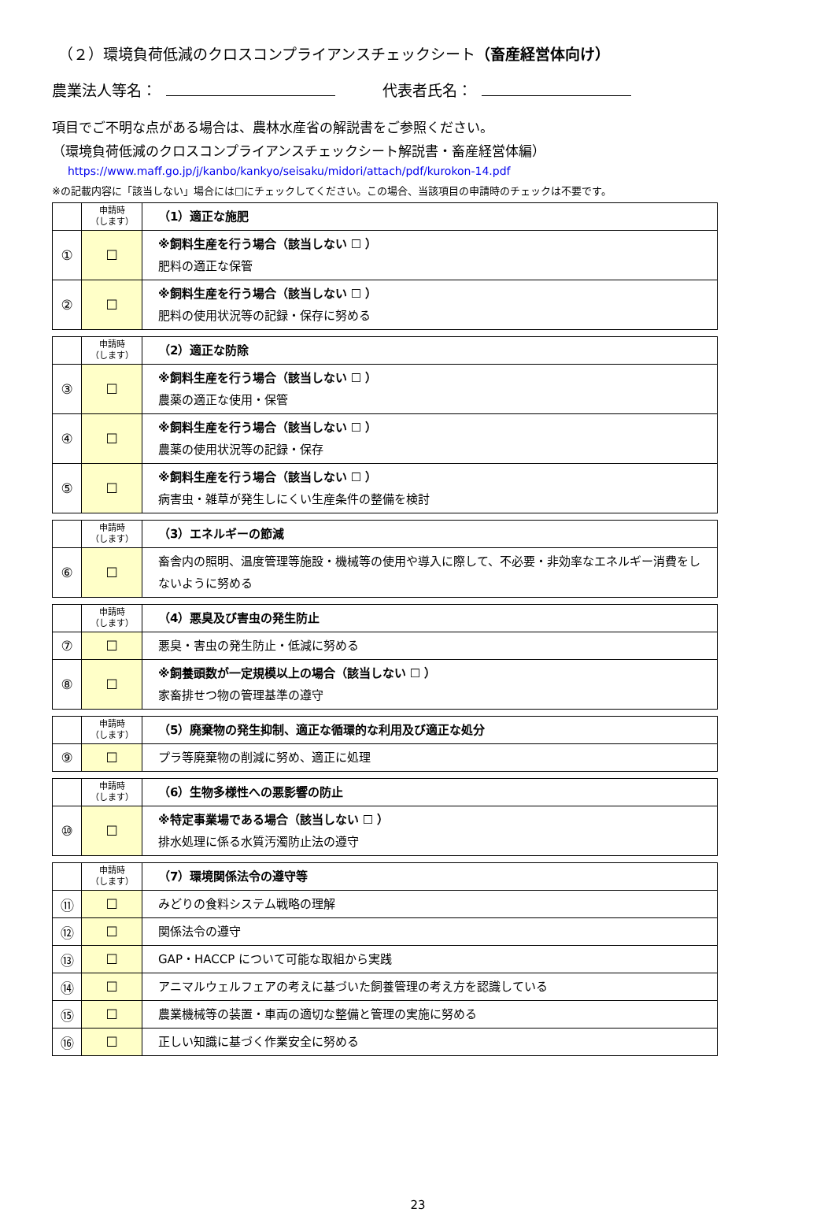（２）環境負荷低減のクロスコンプライアンスチェックシート（畜産経営体向け）
農業法人等名： 代表者氏名：
項目でご不明な点がある場合は、農林水産省の解説書をご参照ください。
（環境負荷低減のクロスコンプライアンスチェックシート解説書・畜産経営体編）
https://www.maff.go.jp/j/kanbo/kankyo/seisaku/midori/attach/pdf/kurokon-14.pdf
※の記載内容に「該当しない」場合には□にチェックしてください。この場合、当該項目の申請時のチェックは不要です。
| | 申請時 （します） | （1）適正な施肥 |
| ① | ☐ | ※飼料生産を行う場合（該当しない ☐ ） 肥料の適正な保管 |
| ② | ☐ | ※飼料生産を行う場合（該当しない ☐ ） 肥料の使用状況等の記録・保存に努める |
| | 申請時 （します） | （2）適正な防除 |
| ③ | ☐ | ※飼料生産を行う場合（該当しない ☐ ） 農薬の適正な使用・保管 |
| ④ | ☐ | ※飼料生産を行う場合（該当しない ☐ ） 農薬の使用状況等の記録・保存 |
| ⑤ | ☐ | ※飼料生産を行う場合（該当しない ☐ ） 病害虫・雑草が発生しにくい生産条件の整備を検討 |
| | 申請時 （します） | （3）エネルギーの節減 |
| ⑥ | ☐ | 畜舎内の照明、温度管理等施設・機械等の使用や導入に際して、不必要・非効率なエネルギー消費をしないように努める |
| | 申請時 （します） | （4）悪臭及び害虫の発生防止 |
| ⑦ | ☐ | 悪臭・害虫の発生防止・低減に努める |
| ⑧ | ☐ | ※飼養頭数が一定規模以上の場合（該当しない ☐ ） 家畜排せつ物の管理基準の遵守 |
| | 申請時 （します） | （5）廃棄物の発生抑制、適正な循環的な利用及び適正な処分 |
| ⑨ | ☐ | プラ等廃棄物の削減に努め、適正に処理 |
| | 申請時 （します） | （6）生物多様性への悪影響の防止 |
| ⑩ | ☐ | ※特定事業場である場合（該当しない ☐ ） 排水処理に係る水質汚濁防止法の遵守 |
| | 申請時 （します） | （7）環境関係法令の遵守等 |
| ⑪ | ☐ | みどりの食料システム戦略の理解 |
| ⑫ | ☐ | 関係法令の遵守 |
| ⑬ | ☐ | GAP・HACCP について可能な取組から実践 |
| ⑭ | ☐ | アニマルウェルフェアの考えに基づいた飼養管理の考え方を認識している |
| ⑮ | ☐ | 農業機械等の装置・車両の適切な整備と管理の実施に努める |
| ⑯ | ☐ | 正しい知識に基づく作業安全に努める |
23